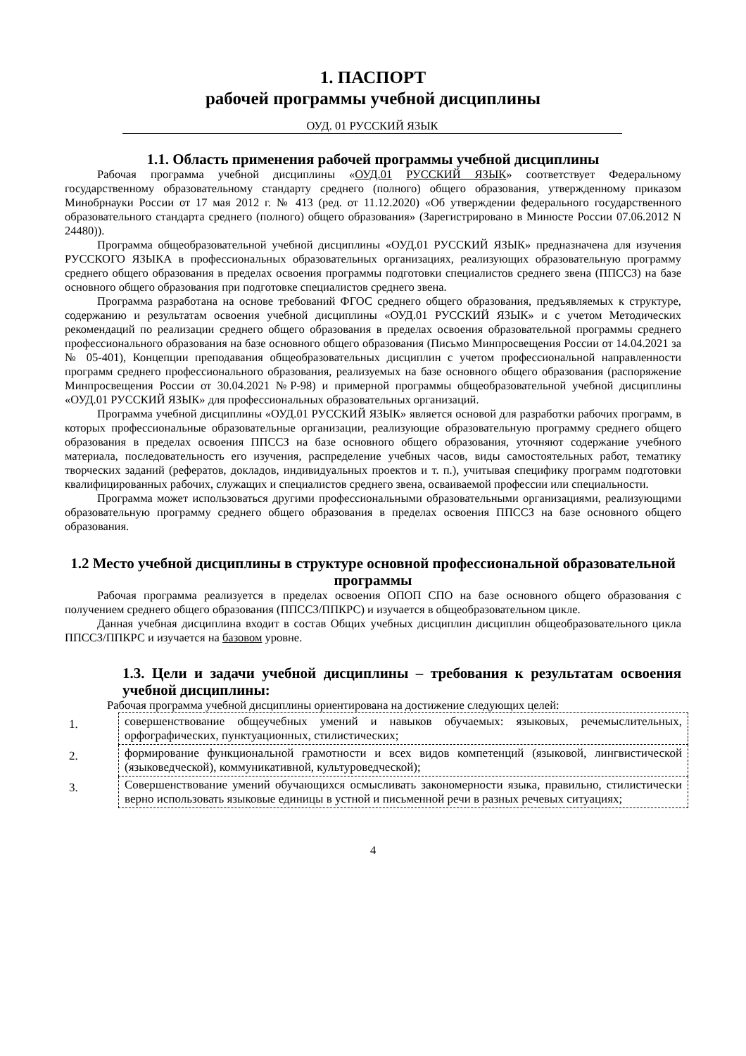1. ПАСПОРТ
рабочей программы учебной дисциплины
ОУД. 01 РУССКИЙ ЯЗЫК
1.1. Область применения рабочей программы учебной дисциплины
Рабочая программа учебной дисциплины «ОУД.01 РУССКИЙ ЯЗЫК» соответствует Федеральному государственному образовательному стандарту среднего (полного) общего образования, утвержденному приказом Минобрнауки России от 17 мая 2012 г. № 413 (ред. от 11.12.2020) «Об утверждении федерального государственного образовательного стандарта среднего (полного) общего образования» (Зарегистрировано в Минюсте России 07.06.2012 N 24480)).
Программа общеобразовательной учебной дисциплины «ОУД.01 РУССКИЙ ЯЗЫК» предназначена для изучения РУССКОГО ЯЗЫКА в профессиональных образовательных организациях, реализующих образовательную программу среднего общего образования в пределах освоения программы подготовки специалистов среднего звена (ППССЗ) на базе основного общего образования при подготовке специалистов среднего звена.
Программа разработана на основе требований ФГОС среднего общего образования, предъявляемых к структуре, содержанию и результатам освоения учебной дисциплины «ОУД.01 РУССКИЙ ЯЗЫК» и с учетом Методических рекомендаций по реализации среднего общего образования в пределах освоения образовательной программы среднего профессионального образования на базе основного общего образования (Письмо Минпросвещения России от 14.04.2021 за № 05-401), Концепции преподавания общеобразовательных дисциплин с учетом профессиональной направленности программ среднего профессионального образования, реализуемых на базе основного общего образования (распоряжение Минпросвещения России от 30.04.2021 №Р-98) и примерной программы общеобразовательной учебной дисциплины «ОУД.01 РУССКИЙ ЯЗЫК» для профессиональных образовательных организаций.
Программа учебной дисциплины «ОУД.01 РУССКИЙ ЯЗЫК» является основой для разработки рабочих программ, в которых профессиональные образовательные организации, реализующие образовательную программу среднего общего образования в пределах освоения ППССЗ на базе основного общего образования, уточняют содержание учебного материала, последовательность его изучения, распределение учебных часов, виды самостоятельных работ, тематику творческих заданий (рефератов, докладов, индивидуальных проектов и т. п.), учитывая специфику программ подготовки квалифицированных рабочих, служащих и специалистов среднего звена, осваиваемой профессии или специальности.
Программа может использоваться другими профессиональными образовательными организациями, реализующими образовательную программу среднего общего образования в пределах освоения ППССЗ на базе основного общего образования.
1.2 Место учебной дисциплины в структуре основной профессиональной образовательной программы
Рабочая программа реализуется в пределах освоения ОПОП СПО на базе основного общего образования с получением среднего общего образования (ППССЗ/ППКРС) и изучается в общеобразовательном цикле.
Данная учебная дисциплина входит в состав Общих учебных дисциплин дисциплин общеобразовательного цикла ППССЗ/ППКРС и изучается на базовом уровне.
1.3. Цели и задачи учебной дисциплины – требования к результатам освоения учебной дисциплины:
Рабочая программа учебной дисциплины ориентирована на достижение следующих целей:
| 1. | совершенствование общеучебных умений и навыков обучаемых: языковых, речемыслительных, орфографических, пунктуационных, стилистических; |
| 2. | формирование функциональной грамотности и всех видов компетенций (языковой, лингвистической (языковедческой), коммуникативной, культуроведческой); |
| 3. | Совершенствование умений обучающихся осмысливать закономерности языка, правильно, стилистически верно использовать языковые единицы в устной и письменной речи в разных речевых ситуациях; |
4